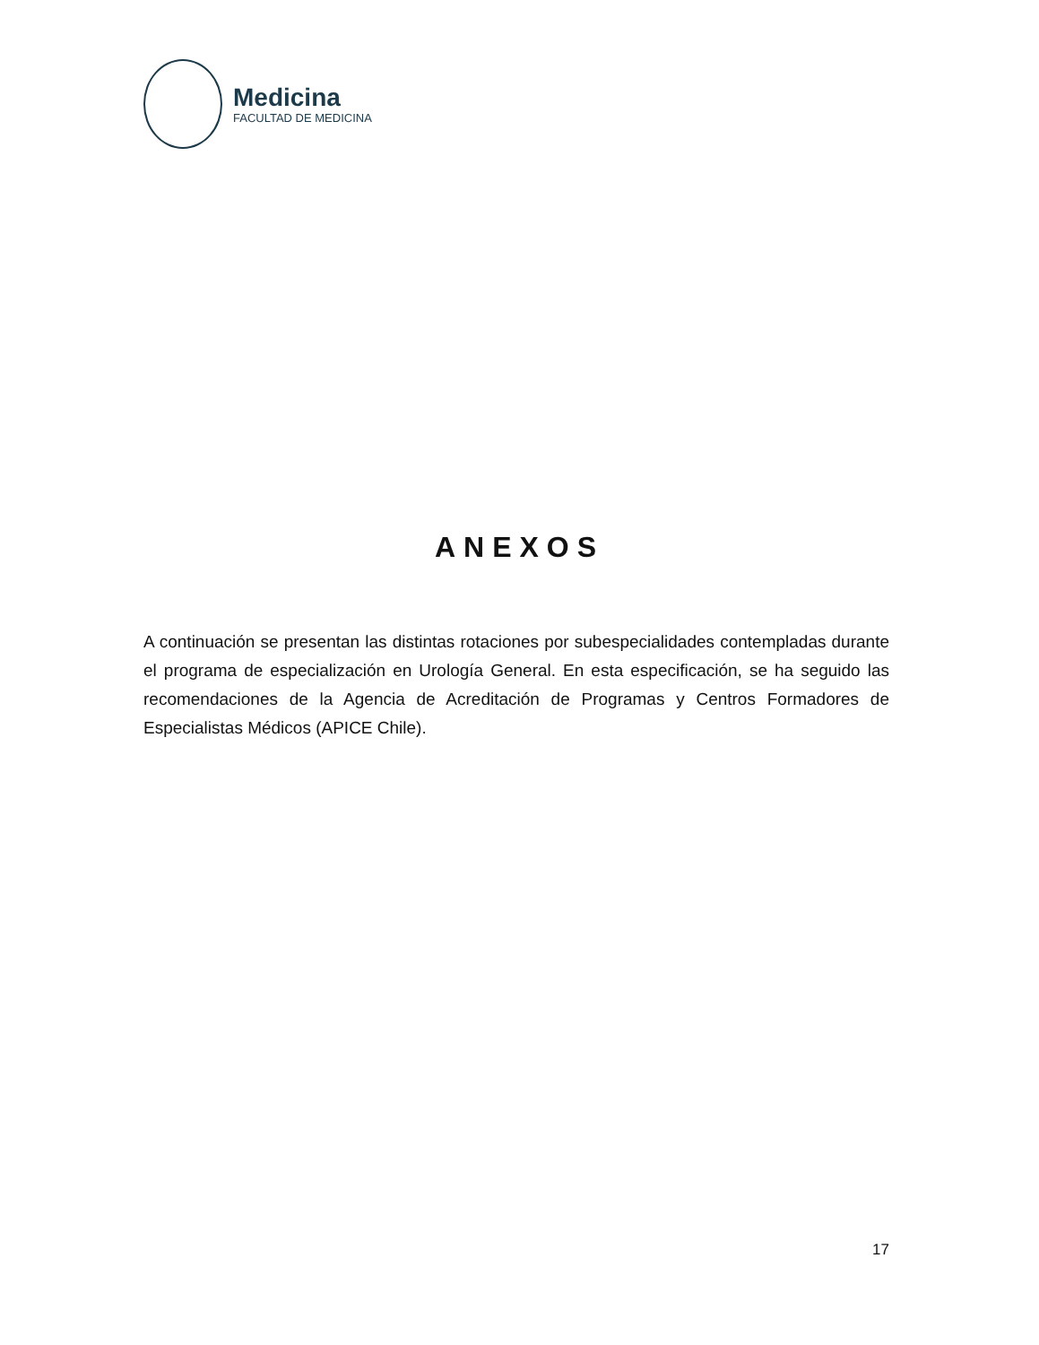Medicina
FACULTAD DE MEDICINA
ANEXOS
A continuación se presentan las distintas rotaciones por subespecialidades contempladas durante el programa de especialización en Urología General. En esta especificación, se ha seguido las recomendaciones de la Agencia de Acreditación de Programas y Centros Formadores de Especialistas Médicos (APICE Chile).
17